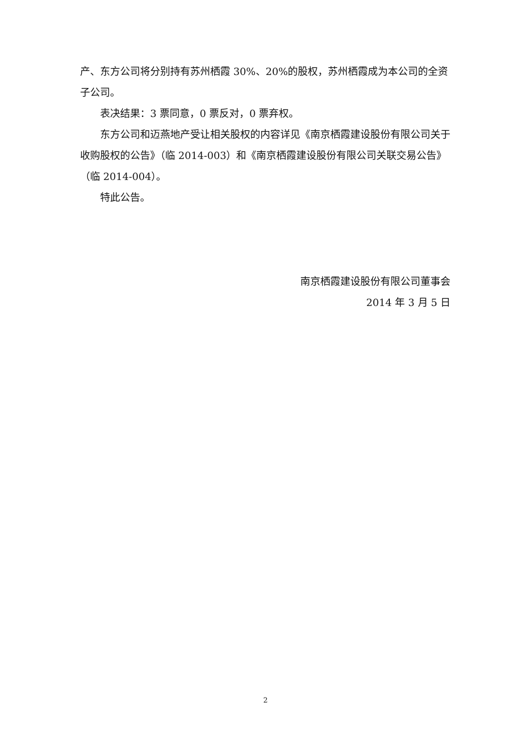产、东方公司将分别持有苏州栖霞 30%、20%的股权，苏州栖霞成为本公司的全资子公司。
表决结果：3 票同意，0 票反对，0 票弃权。
东方公司和迈燕地产受让相关股权的内容详见《南京栖霞建设股份有限公司关于收购股权的公告》（临 2014-003）和《南京栖霞建设股份有限公司关联交易公告》（临 2014-004）。
特此公告。
南京栖霞建设股份有限公司董事会
2014 年 3 月 5 日
2